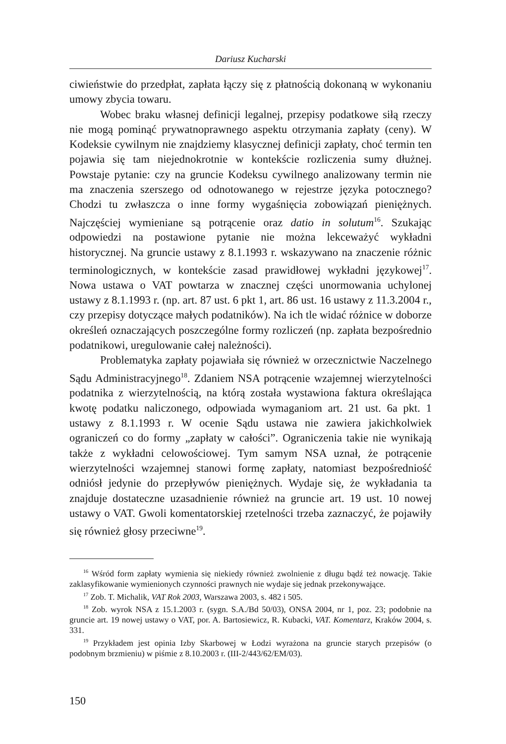Dariusz Kucharski
ciwieństwie do przedpłat, zapłata łączy się z płatnością dokonaną w wykonaniu umowy zbycia towaru.
Wobec braku własnej definicji legalnej, przepisy podatkowe siłą rzeczy nie mogą pominąć prywatnoprawnego aspektu otrzymania zapłaty (ceny). W Kodeksie cywilnym nie znajdziemy klasycznej definicji zapłaty, choć termin ten pojawia się tam niejednokrotnie w kontekście rozliczenia sumy dłużnej. Powstaje pytanie: czy na gruncie Kodeksu cywilnego analizowany termin nie ma znaczenia szerszego od odnotowanego w rejestrze języka potocznego? Chodzi tu zwłaszcza o inne formy wygaśnięcia zobowiązań pieniężnych. Najczęściej wymieniane są potrącenie oraz datio in solutum<sup>16</sup>. Szukając odpowiedzi na postawione pytanie nie można lekceważyć wykładni historycznej. Na gruncie ustawy z 8.1.1993 r. wskazywano na znaczenie różnic terminologicznych, w kontekście zasad prawidłowej wykładni językowej<sup>17</sup>. Nowa ustawa o VAT powtarza w znacznej części unormowania uchylonej ustawy z 8.1.1993 r. (np. art. 87 ust. 6 pkt 1, art. 86 ust. 16 ustawy z 11.3.2004 r., czy przepisy dotyczące małych podatników). Na ich tle widać różnice w doborze określeń oznaczających poszczególne formy rozliczeń (np. zapłata bezpośrednio podatnikowi, uregulowanie całej należności).
Problematyka zapłaty pojawiała się również w orzecznictwie Naczelnego Sądu Administracyjnego<sup>18</sup>. Zdaniem NSA potrącenie wzajemnej wierzytelności podatnika z wierzytelnością, na którą została wystawiona faktura określająca kwotę podatku naliczonego, odpowiada wymaganiom art. 21 ust. 6a pkt. 1 ustawy z 8.1.1993 r. W ocenie Sądu ustawa nie zawiera jakichkolwiek ograniczeń co do formy „zapłaty w całości”. Ograniczenia takie nie wynikają także z wykładni celowościowej. Tym samym NSA uznał, że potrącenie wierzytelności wzajemnej stanowi formę zapłaty, natomiast bezpośredniość odniósł jedynie do przepływów pieniężnych. Wydaje się, że wykładania ta znajduje dostateczne uzasadnienie również na gruncie art. 19 ust. 10 nowej ustawy o VAT. Gwoli komentatorskiej rzetelności trzeba zaznaczyć, że pojawiły się również głosy przeciwne<sup>19</sup>.
<sup>16</sup> Wśród form zapłaty wymienia się niekiedy również zwolnienie z długu bądź też nowację. Takie zaklasyfikowanie wymienionych czynności prawnych nie wydaje się jednak przekonywające.
<sup>17</sup> Zob. T. Michalik, VAT Rok 2003, Warszawa 2003, s. 482 i 505.
<sup>18</sup> Zob. wyrok NSA z 15.1.2003 r. (sygn. S.A./Bd 50/03), ONSA 2004, nr 1, poz. 23; podobnie na gruncie art. 19 nowej ustawy o VAT, por. A. Bartosiewicz, R. Kubacki, VAT. Komentarz, Kraków 2004, s. 331.
<sup>19</sup> Przykładem jest opinia Izby Skarbowej w Łodzi wyrażona na gruncie starych przepisów (o podobnym brzmieniu) w piśmie z 8.10.2003 r. (III-2/443/62/EM/03).
150